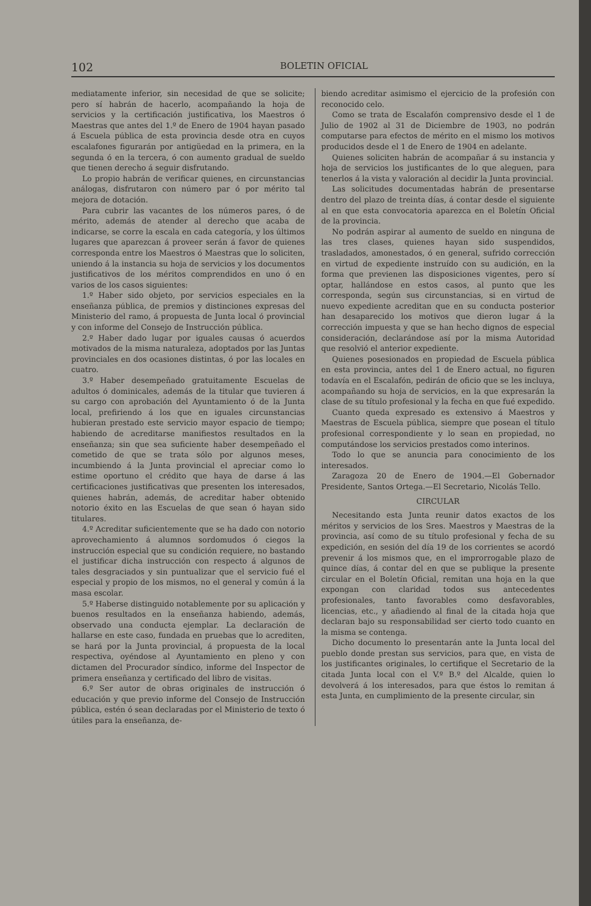102 BOLETIN OFICIAL
mediatamente inferior, sin necesidad de que se solicite; pero sí habrán de hacerlo, acompañando la hoja de servicios y la certificación justificativa, los Maestros ó Maestras que antes del 1.º de Enero de 1904 hayan pasado á Escuela pública de esta provincia desde otra en cuyos escalafones figurarán por antigüedad en la primera, en la segunda ó en la tercera, ó con aumento gradual de sueldo que tienen derecho á seguir disfrutando.
Lo propio habrán de verificar quienes, en circunstancias análogas, disfrutaron con número par ó por mérito tal mejora de dotación.
Para cubrir las vacantes de los números pares, ó de mérito, además de atender al derecho que acaba de indicarse, se corre la escala en cada categoría, y los últimos lugares que aparezcan á proveer serán á favor de quienes corresponda entre los Maestros ó Maestras que lo soliciten, uniendo á la instancia su hoja de servicios y los documentos justificativos de los méritos comprendidos en uno ó en varios de los casos siguientes:
1.º Haber sido objeto, por servicios especiales en la enseñanza pública, de premios y distinciones expresas del Ministerio del ramo, á propuesta de Junta local ó provincial y con informe del Consejo de Instrucción pública.
2.º Haber dado lugar por iguales causas ó acuerdos motivados de la misma naturaleza, adoptados por las Juntas provinciales en dos ocasiones distintas, ó por las locales en cuatro.
3.º Haber desempeñado gratuitamente Escuelas de adultos ó dominicales, además de la titular que tuvieren á su cargo con aprobación del Ayuntamiento ó de la Junta local, prefiriendo á los que en iguales circunstancias hubieran prestado este servicio mayor espacio de tiempo; habiendo de acreditarse manifiestos resultados en la enseñanza; sin que sea suficiente haber desempeñado el cometido de que se trata sólo por algunos meses, incumbiendo á la Junta provincial el apreciar como lo estime oportuno el crédito que haya de darse á las certificaciones justificativas que presenten los interesados, quienes habrán, además, de acreditar haber obtenido notorio éxito en las Escuelas de que sean ó hayan sido titulares.
4.º Acreditar suficientemente que se ha dado con notorio aprovechamiento á alumnos sordomudos ó ciegos la instrucción especial que su condición requiere, no bastando el justificar dicha instrucción con respecto á algunos de tales desgraciados y sin puntualizar que el servicio fué el especial y propio de los mismos, no el general y común á la masa escolar.
5.º Haberse distinguido notablemente por su aplicación y buenos resultados en la enseñanza habiendo, además, observado una conducta ejemplar. La declaración de hallarse en este caso, fundada en pruebas que lo acrediten, se hará por la Junta provincial, á propuesta de la local respectiva, oyéndose al Ayuntamiento en pleno y con dictamen del Procurador síndico, informe del Inspector de primera enseñanza y certificado del libro de visitas.
6.º Ser autor de obras originales de instrucción ó educación y que previo informe del Consejo de Instrucción pública, estén ó sean declaradas por el Ministerio de texto ó útiles para la enseñanza, de-
biendo acreditar asimismo el ejercicio de la profesión con reconocido celo.
Como se trata de Escalafón comprensivo desde el 1 de Julio de 1902 al 31 de Diciembre de 1903, no podrán computarse para efectos de mérito en el mismo los motivos producidos desde el 1 de Enero de 1904 en adelante.
Quienes soliciten habrán de acompañar á su instancia y hoja de servicios los justificantes de lo que aleguen, para tenerlos á la vista y valoración al decidir la Junta provincial.
Las solicitudes documentadas habrán de presentarse dentro del plazo de treinta días, á contar desde el siguiente al en que esta convocatoria aparezca en el Boletín Oficial de la provincia.
No podrán aspirar al aumento de sueldo en ninguna de las tres clases, quienes hayan sido suspendidos, trasladados, amonestados, ó en general, sufrido corrección en virtud de expediente instruído con su audición, en la forma que previenen las disposiciones vigentes, pero sí optar, hallándose en estos casos, al punto que les corresponda, según sus circunstancias, si en virtud de nuevo expediente acreditan que en su conducta posterior han desaparecido los motivos que dieron lugar á la corrección impuesta y que se han hecho dignos de especial consideración, declarándose así por la misma Autoridad que resolvió el anterior expediente.
Quienes posesionados en propiedad de Escuela pública en esta provincia, antes del 1 de Enero actual, no figuren todavía en el Escalafón, pedirán de oficio que se les incluya, acompañando su hoja de servicios, en la que expresarán la clase de su título profesional y la fecha en que fué expedido.
Cuanto queda expresado es extensivo á Maestros y Maestras de Escuela pública, siempre que posean el título profesional correspondiente y lo sean en propiedad, no computándose los servicios prestados como interinos.
Todo lo que se anuncia para conocimiento de los interesados.
Zaragoza 20 de Enero de 1904.—El Gobernador Presidente, Santos Ortega.—El Secretario, Nicolás Tello.
CIRCULAR
Necesitando esta Junta reunir datos exactos de los méritos y servicios de los Sres. Maestros y Maestras de la provincia, así como de su título profesional y fecha de su expedición, en sesión del día 19 de los corrientes se acordó prevenir á los mismos que, en el improrrogable plazo de quince días, á contar del en que se publique la presente circular en el Boletín Oficial, remitan una hoja en la que expongan con claridad todos sus antecedentes profesionales, tanto favorables como desfavorables, licencias, etc., y añadiendo al final de la citada hoja que declaran bajo su responsabilidad ser cierto todo cuanto en la misma se contenga.
Dicho documento lo presentarán ante la Junta local del pueblo donde prestan sus servicios, para que, en vista de los justificantes originales, lo certifique el Secretario de la citada Junta local con el V.º B.º del Alcalde, quien lo devolverá á los interesados, para que éstos lo remitan á esta Junta, en cumplimiento de la presente circular, sin